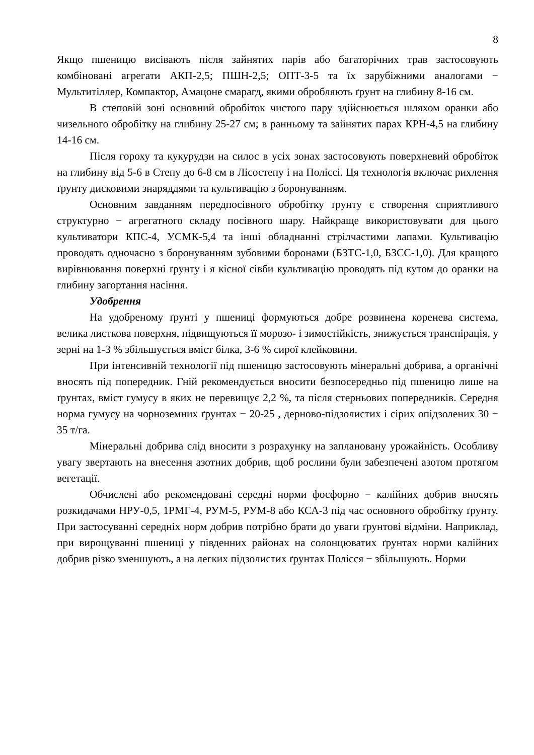8
Якщо пшеницю висівають після зайнятих парів або багаторічних трав застосовують комбіновані агрегати АКП-2,5; ПШН-2,5; ОПТ-3-5 та їх зарубіжними аналогами − Мультитіллер, Компактор, Амацоне смарагд, якими обробляють ґрунт на глибину 8-16 см.
В степовій зоні основний обробіток чистого пару здійснюється шляхом оранки або чизельного обробітку на глибину 25-27 см; в ранньому та зайнятих парах КРН-4,5 на глибину 14-16 см.
Після гороху та кукурудзи на силос в усіх зонах застосовують поверхневий обробіток на глибину від 5-6 в Степу до 6-8 см в Лісостепу і на Поліссі. Ця технологія включає рихлення ґрунту дисковими знаряддями та культивацію з боронуванням.
Основним завданням передпосівного обробітку ґрунту є створення сприятливого структурно − агрегатного складу посівного шару. Найкраще використовувати для цього культиватори КПС-4, УСМК-5,4 та інші обладнанні стрілчастими лапами. Культивацію проводять одночасно з боронуванням зубовими боронами (БЗТС-1,0, БЗСС-1,0). Для кращого вирівнювання поверхні ґрунту і я кісної сівби культивацію проводять під кутом до оранки на глибину загортання насіння.
Удобрення
На удобреному ґрунті у пшениці формуються добре розвинена коренева система, велика листкова поверхня, підвищуються її морозо- і зимостійкість, знижується транспірація, у зерні на 1-3 % збільшується вміст білка, 3-6 % сирої клейковини.
При інтенсивній технології під пшеницю застосовують мінеральні добрива, а органічні вносять під попередник. Гній рекомендується вносити безпосередньо під пшеницю лише на ґрунтах, вміст гумусу в яких не перевищує 2,2 %, та після стерньових попередників. Середня норма гумусу на чорноземних ґрунтах − 20-25 , дерново-підзолистих і сірих опідзолених 30 − 35 т/га.
Мінеральні добрива слід вносити з розрахунку на заплановану урожайність. Особливу увагу звертають на внесення азотних добрив, щоб рослини були забезпечені азотом протягом вегетації.
Обчислені або рекомендовані середні норми фосфорно − калійних добрив вносять розкидачами НРУ-0,5, 1РМГ-4, РУМ-5, РУМ-8 або КСА-3 під час основного обробітку ґрунту. При застосуванні середніх норм добрив потрібно брати до уваги ґрунтові відміни. Наприклад, при вирощуванні пшениці у південних районах на солонцюватих ґрунтах норми калійних добрив різко зменшують, а на легких підзолистих ґрунтах Полісся − збільшують. Норми